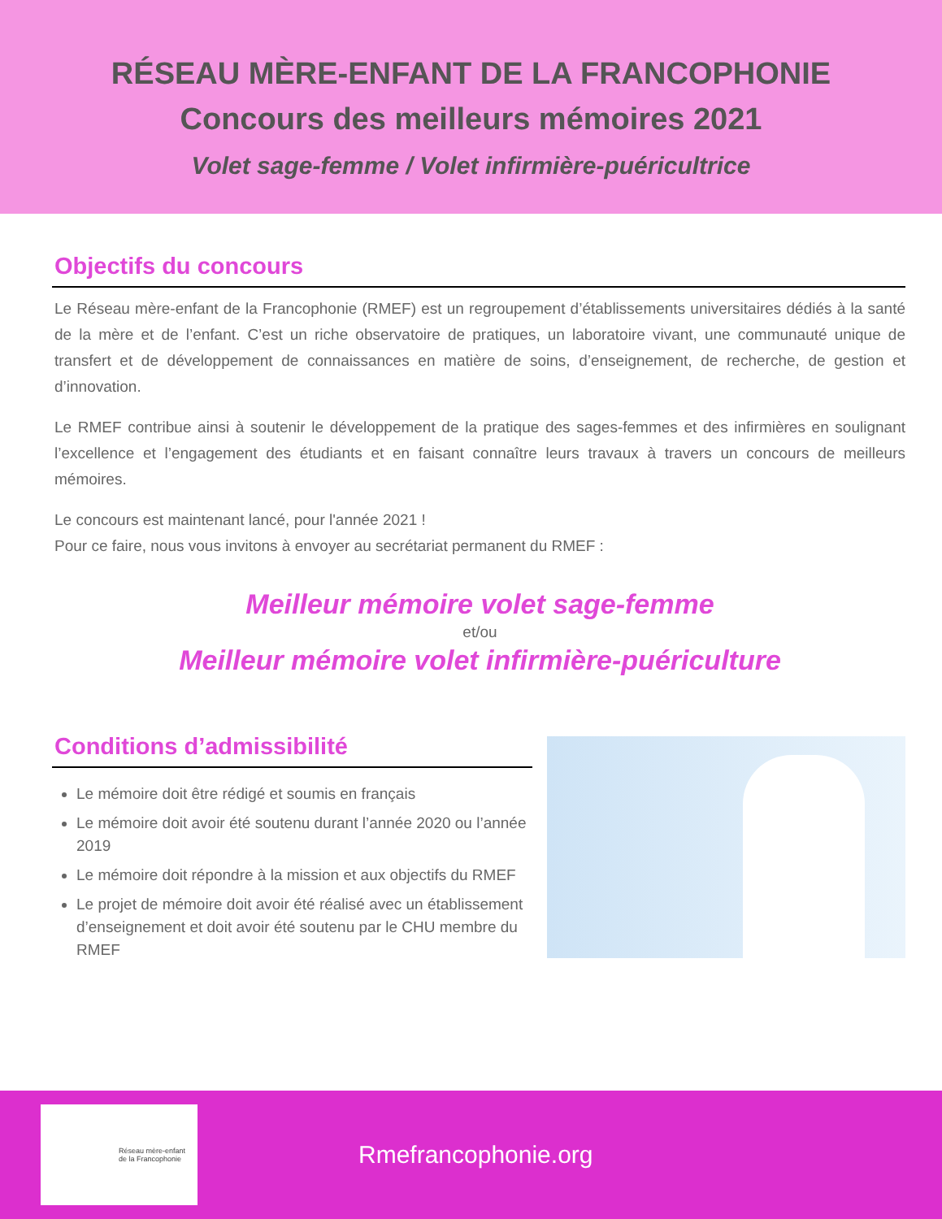RÉSEAU MÈRE-ENFANT DE LA FRANCOPHONIE
Concours des meilleurs mémoires 2021
Volet sage-femme / Volet infirmière-puéricultrice
Objectifs du concours
Le Réseau mère-enfant de la Francophonie (RMEF) est un regroupement d’établissements universitaires dédiés à la santé de la mère et de l’enfant. C’est un riche observatoire de pratiques, un laboratoire vivant, une communauté unique de transfert et de développement de connaissances en matière de soins, d’enseignement, de recherche, de gestion et d’innovation.
Le RMEF contribue ainsi à soutenir le développement de la pratique des sages-femmes et des infirmières en soulignant l’excellence et l’engagement des étudiants et en faisant connaître leurs travaux à travers un concours de meilleurs mémoires.
Le concours est maintenant lancé, pour l'année 2021 !
Pour ce faire, nous vous invitons à envoyer au secrétariat permanent du RMEF :
Meilleur mémoire volet sage-femme
et/ou
Meilleur mémoire volet infirmière-puériculture
Conditions d’admissibilité
Le mémoire doit être rédigé et soumis en français
Le mémoire doit avoir été soutenu durant l’année 2020 ou l’année 2019
Le mémoire doit répondre à la mission et aux objectifs du RMEF
Le projet de mémoire doit avoir été réalisé avec un établissement d’enseignement et doit avoir été soutenu par le CHU membre du RMEF
Réseau mère-enfant
de la Francophonie
Rmefrancophonie.org